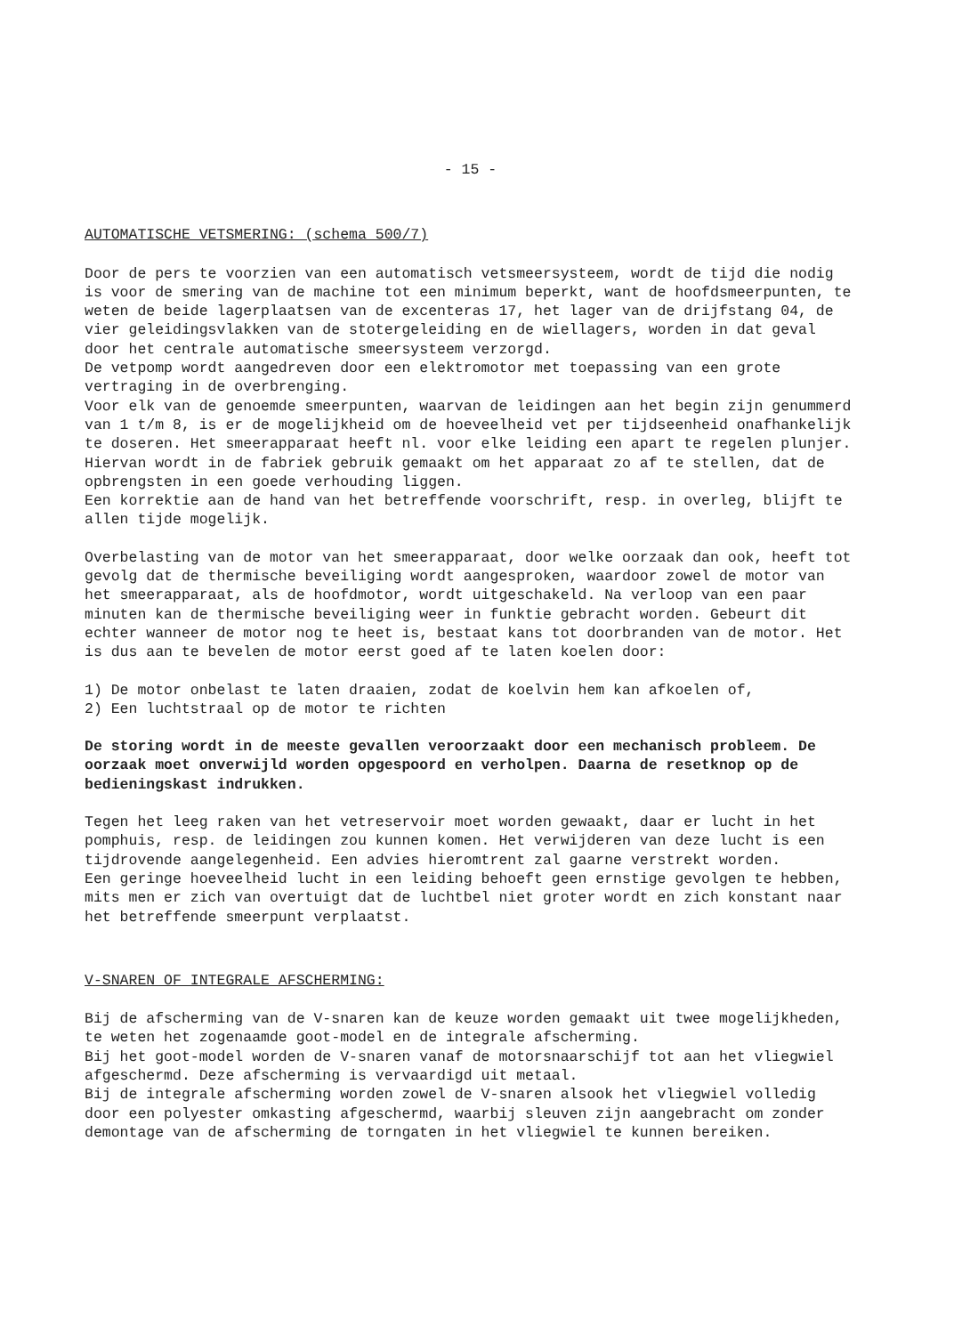- 15 -
AUTOMATISCHE VETSMERING: (schema 500/7)
Door de pers te voorzien van een automatisch vetsmeersysteem, wordt de tijd die nodig is voor de smering van de machine tot een minimum beperkt, want de hoofdsmeerpunten, te weten de beide lagerplaatsen van de excenteras 17, het lager van de drijfstang 04, de vier geleidingsvlakken van de stotergeleiding en de wiellagers, worden in dat geval door het centrale automatische smeersysteem verzorgd.
De vetpomp wordt aangedreven door een elektromotor met toepassing van een grote vertraging in de overbrenging.
Voor elk van de genoemde smeerpunten, waarvan de leidingen aan het begin zijn genummerd van 1 t/m 8, is er de mogelijkheid om de hoeveelheid vet per tijdseenheid onafhankelijk te doseren. Het smeerapparaat heeft nl. voor elke leiding een apart te regelen plunjer.
Hiervan wordt in de fabriek gebruik gemaakt om het apparaat zo af te stellen, dat de opbrengsten in een goede verhouding liggen.
Een korrektie aan de hand van het betreffende voorschrift, resp. in overleg, blijft te allen tijde mogelijk.
Overbelasting van de motor van het smeerapparaat, door welke oorzaak dan ook, heeft tot gevolg dat de thermische beveiliging wordt aangesproken, waardoor zowel de motor van het smeerapparaat, als de hoofdmotor, wordt uitgeschakeld. Na verloop van een paar minuten kan de thermische beveiliging weer in funktie gebracht worden. Gebeurt dit echter wanneer de motor nog te heet is, bestaat kans tot doorbranden van de motor. Het is dus aan te bevelen de motor eerst goed af te laten koelen door:
1) De motor onbelast te laten draaien, zodat de koelvin hem kan afkoelen of,
2) Een luchtstraal op de motor te richten
De storing wordt in de meeste gevallen veroorzaakt door een mechanisch probleem. De oorzaak moet onverwijld worden opgespoord en verholpen. Daarna de resetknop op de bedieningskast indrukken.
Tegen het leeg raken van het vetreservoir moet worden gewaakt, daar er lucht in het pomphuis, resp. de leidingen zou kunnen komen. Het verwijderen van deze lucht is een tijdrovende aangelegenheid. Een advies hieromtrent zal gaarne verstrekt worden.
Een geringe hoeveelheid lucht in een leiding behoeft geen ernstige gevolgen te hebben, mits men er zich van overtuigt dat de luchtbel niet groter wordt en zich konstant naar het betreffende smeerpunt verplaatst.
V-SNAREN OF INTEGRALE AFSCHERMING:
Bij de afscherming van de V-snaren kan de keuze worden gemaakt uit twee mogelijkheden, te weten het zogenaamde goot-model en de integrale afscherming.
Bij het goot-model worden de V-snaren vanaf de motorsnaarschijf tot aan het vliegwiel afgeschermd. Deze afscherming is vervaardigd uit metaal.
Bij de integrale afscherming worden zowel de V-snaren alsook het vliegwiel volledig door een polyester omkasting afgeschermd, waarbij sleuven zijn aangebracht om zonder demontage van de afscherming de torngaten in het vliegwiel te kunnen bereiken.